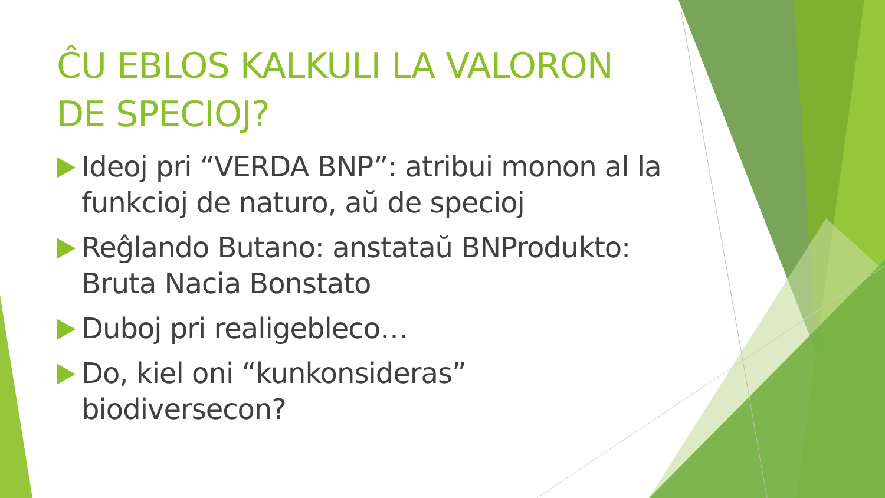ĈU EBLOS KALKULI LA VALORON DE SPECIOJ?
Ideoj pri “VERDA BNP”: atribui monon al la funkcioj de naturo, aŭ de specioj
Reĝlando Butano: anstataŭ BNProdukto: Bruta Nacia Bonstato
Duboj pri realigebleco…
Do, kiel oni “kunkonsideras” biodiversecon?